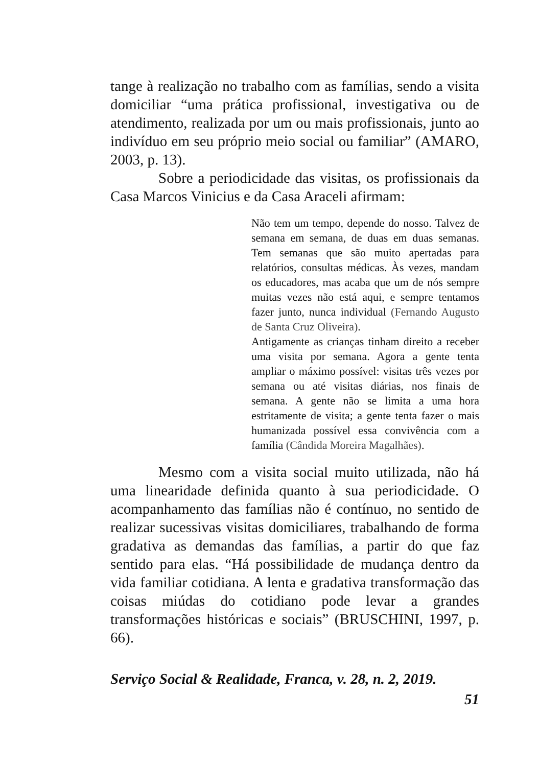tange à realização no trabalho com as famílias, sendo a visita domiciliar “uma prática profissional, investigativa ou de atendimento, realizada por um ou mais profissionais, junto ao indivíduo em seu próprio meio social ou familiar” (AMARO, 2003, p. 13).
Sobre a periodicidade das visitas, os profissionais da Casa Marcos Vinicius e da Casa Araceli afirmam:
Não tem um tempo, depende do nosso. Talvez de semana em semana, de duas em duas semanas. Tem semanas que são muito apertadas para relatórios, consultas médicas. Às vezes, mandam os educadores, mas acaba que um de nós sempre muitas vezes não está aqui, e sempre tentamos fazer junto, nunca individual (Fernando Augusto de Santa Cruz Oliveira).
Antigamente as crianças tinham direito a receber uma visita por semana. Agora a gente tenta ampliar o máximo possível: visitas três vezes por semana ou até visitas diárias, nos finais de semana. A gente não se limita a uma hora estritamente de visita; a gente tenta fazer o mais humanizada possível essa convivência com a família (Cândida Moreira Magalhães).
Mesmo com a visita social muito utilizada, não há uma linearidade definida quanto à sua periodicidade. O acompanhamento das famílias não é contínuo, no sentido de realizar sucessivas visitas domiciliares, trabalhando de forma gradativa as demandas das famílias, a partir do que faz sentido para elas. “Há possibilidade de mudança dentro da vida familiar cotidiana. A lenta e gradativa transformação das coisas miúdas do cotidiano pode levar a grandes transformações históricas e sociais” (BRUSCHINI, 1997, p. 66).
Serviço Social & Realidade, Franca, v. 28, n. 2, 2019.
51